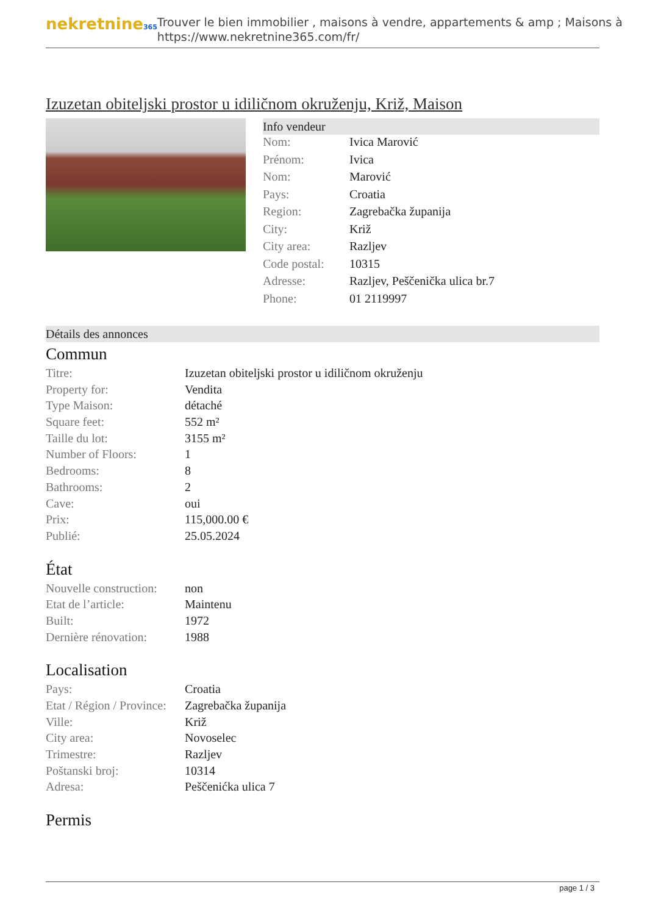nekretnine365
Trouver le bien immobilier , maisons à vendre, appartements & amp ; Maisons à
https://www.nekretnine365.com/fr/
Izuzetan obiteljski prostor u idiličnom okruženju, Križ, Maison
Info vendeur
| Nom: | Ivica Marović |
| Prénom: | Ivica |
| Nom: | Marović |
| Pays: | Croatia |
| Region: | Zagrebačka županija |
| City: | Križ |
| City area: | Razljev |
| Code postal: | 10315 |
| Adresse: | Razljev, Peščenička ulica br.7 |
| Phone: | 01 2119997 |
Détails des annonces
Commun
| Titre: | Izuzetan obiteljski prostor u idiličnom okruženju |
| Property for: | Vendita |
| Type Maison: | détaché |
| Square feet: | 552 m² |
| Taille du lot: | 3155 m² |
| Number of Floors: | 1 |
| Bedrooms: | 8 |
| Bathrooms: | 2 |
| Cave: | oui |
| Prix: | 115,000.00 € |
| Publié: | 25.05.2024 |
État
| Nouvelle construction: | non |
| Etat de l’article: | Maintenu |
| Built: | 1972 |
| Dernière rénovation: | 1988 |
Localisation
| Pays: | Croatia |
| Etat / Région / Province: | Zagrebačka županija |
| Ville: | Križ |
| City area: | Novoselec |
| Trimestre: | Razljev |
| Poštanski broj: | 10314 |
| Adresa: | Peščenićka ulica 7 |
Permis
page 1 / 3